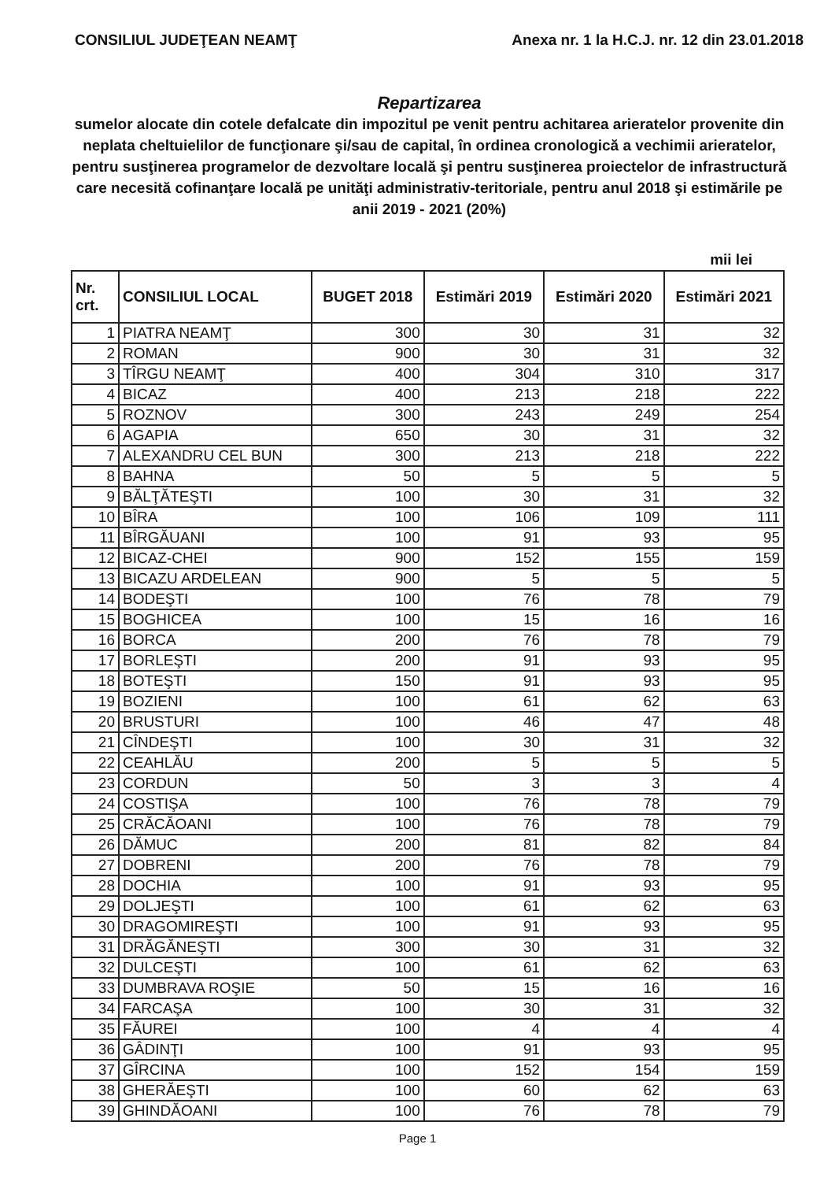CONSILIUL JUDEŢEAN NEAMŢ Anexa nr. 1 la H.C.J. nr. 12 din 23.01.2018
Repartizarea
sumelor alocate din cotele defalcate din impozitul pe venit pentru achitarea arieratelor provenite din neplata cheltuielilor de funcţionare şi/sau de capital, în ordinea cronologică a vechimii arieratelor, pentru susţinerea programelor de dezvoltare locală şi pentru susţinerea proiectelor de infrastructură care necesită cofinanţare locală pe unităţi administrativ-teritoriale, pentru anul 2018 şi estimările pe anii 2019 - 2021 (20%)
mii lei
| Nr. crt. | CONSILIUL LOCAL | BUGET 2018 | Estimări 2019 | Estimări 2020 | Estimări 2021 |
| --- | --- | --- | --- | --- | --- |
| 1 | PIATRA NEAMŢ | 300 | 30 | 31 | 32 |
| 2 | ROMAN | 900 | 30 | 31 | 32 |
| 3 | TÎRGU NEAMŢ | 400 | 304 | 310 | 317 |
| 4 | BICAZ | 400 | 213 | 218 | 222 |
| 5 | ROZNOV | 300 | 243 | 249 | 254 |
| 6 | AGAPIA | 650 | 30 | 31 | 32 |
| 7 | ALEXANDRU CEL BUN | 300 | 213 | 218 | 222 |
| 8 | BAHNA | 50 | 5 | 5 | 5 |
| 9 | BĂLŢĂTEŞTI | 100 | 30 | 31 | 32 |
| 10 | BÎRA | 100 | 106 | 109 | 111 |
| 11 | BÎRGĂUANI | 100 | 91 | 93 | 95 |
| 12 | BICAZ-CHEI | 900 | 152 | 155 | 159 |
| 13 | BICAZU ARDELEAN | 900 | 5 | 5 | 5 |
| 14 | BODEŞTI | 100 | 76 | 78 | 79 |
| 15 | BOGHICEA | 100 | 15 | 16 | 16 |
| 16 | BORCA | 200 | 76 | 78 | 79 |
| 17 | BORLEŞTI | 200 | 91 | 93 | 95 |
| 18 | BOTEŞTI | 150 | 91 | 93 | 95 |
| 19 | BOZIENI | 100 | 61 | 62 | 63 |
| 20 | BRUSTURI | 100 | 46 | 47 | 48 |
| 21 | CÎNDEŞTI | 100 | 30 | 31 | 32 |
| 22 | CEAHLĂU | 200 | 5 | 5 | 5 |
| 23 | CORDUN | 50 | 3 | 3 | 4 |
| 24 | COSTIŞA | 100 | 76 | 78 | 79 |
| 25 | CRĂCĂOANI | 100 | 76 | 78 | 79 |
| 26 | DĂMUC | 200 | 81 | 82 | 84 |
| 27 | DOBRENI | 200 | 76 | 78 | 79 |
| 28 | DOCHIA | 100 | 91 | 93 | 95 |
| 29 | DOLJEŞTI | 100 | 61 | 62 | 63 |
| 30 | DRAGOMIREŞTI | 100 | 91 | 93 | 95 |
| 31 | DRĂGĂNEŞTI | 300 | 30 | 31 | 32 |
| 32 | DULCEŞTI | 100 | 61 | 62 | 63 |
| 33 | DUMBRAVA ROŞIE | 50 | 15 | 16 | 16 |
| 34 | FARCAŞA | 100 | 30 | 31 | 32 |
| 35 | FĂUREI | 100 | 4 | 4 | 4 |
| 36 | GÂDINŢI | 100 | 91 | 93 | 95 |
| 37 | GÎRCINA | 100 | 152 | 154 | 159 |
| 38 | GHERĂEŞTI | 100 | 60 | 62 | 63 |
| 39 | GHINDĂOANI | 100 | 76 | 78 | 79 |
Page 1